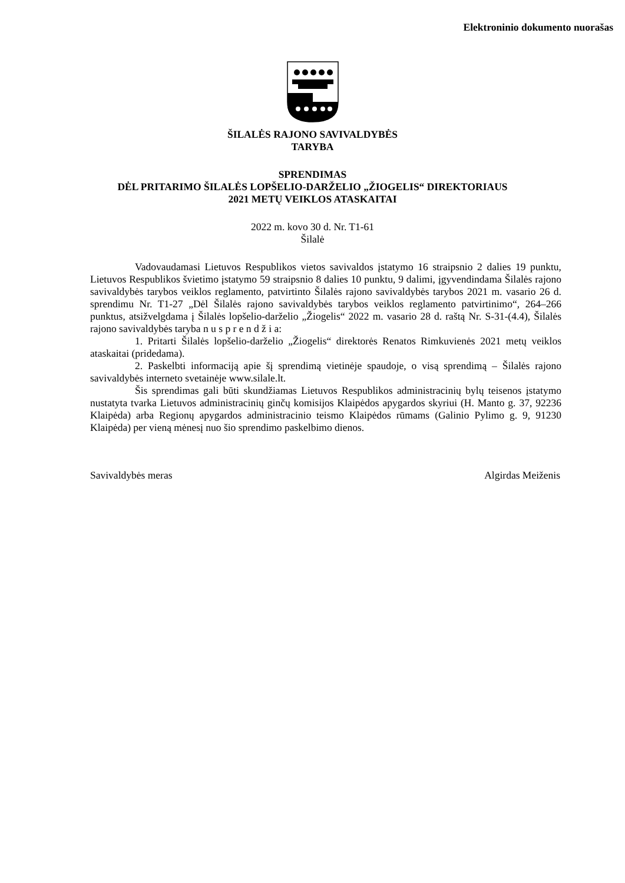Elektroninio dokumento nuorašas
ŠILALĖS RAJONO SAVIVALDYBĖS
TARYBA
SPRENDIMAS
DĖL PRITARIMO ŠILALĖS LOPŠELIO-DARŽELIO „ŽIOGELIS“ DIREKTORIAUS
2021 METŲ VEIKLOS ATASKAITAI
2022 m. kovo 30 d. Nr. T1-61
Šilalė
Vadovaudamasi Lietuvos Respublikos vietos savivaldos įstatymo 16 straipsnio 2 dalies 19 punktu, Lietuvos Respublikos švietimo įstatymo 59 straipsnio 8 dalies 10 punktu, 9 dalimi, įgyvendindama Šilalės rajono savivaldybės tarybos veiklos reglamento, patvirtinto Šilalės rajono savivaldybės tarybos 2021 m. vasario 26 d. sprendimu Nr. T1-27 „Dėl Šilalės rajono savivaldybės tarybos veiklos reglamento patvirtinimo“, 264–266 punktus, atsižvelgdama į Šilalės lopšelio-darželio „Žiogelis“ 2022 m. vasario 28 d. raštą Nr. S-31-(4.4), Šilalės rajono savivaldybės taryba n u s p r e n d ž i a:
1. Pritarti Šilalės lopšelio-darželio „Žiogelis“ direktorės Renatos Rimkuvienės 2021 metų veiklos ataskaitai (pridedama).
2. Paskelbti informaciją apie šį sprendimą vietinėje spaudoje, o visą sprendimą – Šilalės rajono savivaldybės interneto svetainėje www.silale.lt.
Šis sprendimas gali būti skundžiamas Lietuvos Respublikos administracinių bylų teisenos įstatymo nustatyta tvarka Lietuvos administracinių ginčų komisijos Klaipėdos apygardos skyriui (H. Manto g. 37, 92236 Klaipėda) arba Regionų apygardos administracinio teismo Klaipėdos rūmams (Galinio Pylimo g. 9, 91230 Klaipėda) per vieną mėnesį nuo šio sprendimo paskelbimo dienos.
Savivaldybės meras Algirdas Meiženis